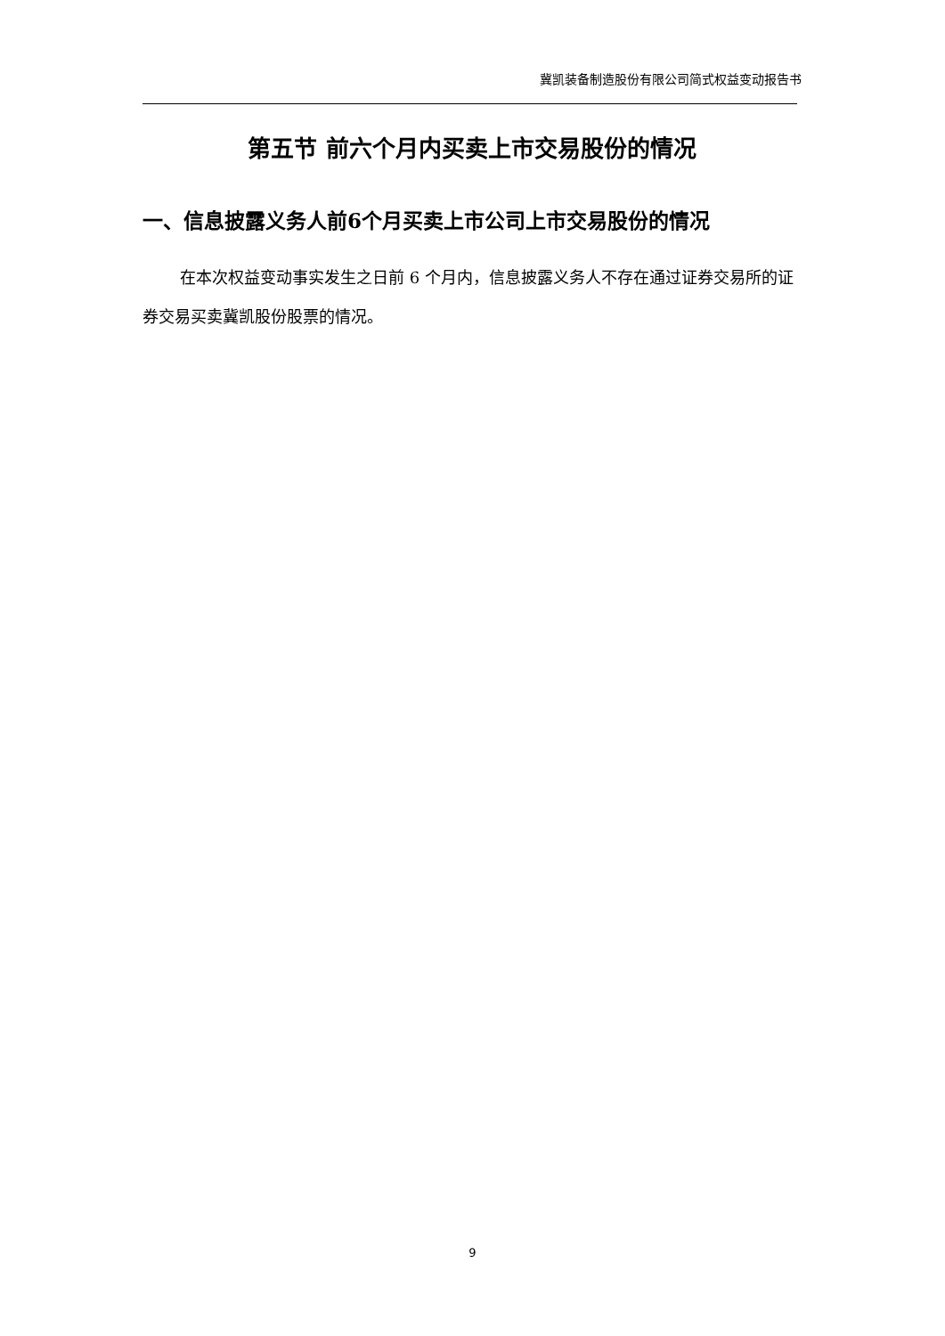冀凯装备制造股份有限公司简式权益变动报告书
第五节 前六个月内买卖上市交易股份的情况
一、信息披露义务人前6个月买卖上市公司上市交易股份的情况
在本次权益变动事实发生之日前 6 个月内，信息披露义务人不存在通过证券交易所的证券交易买卖冀凯股份股票的情况。
9